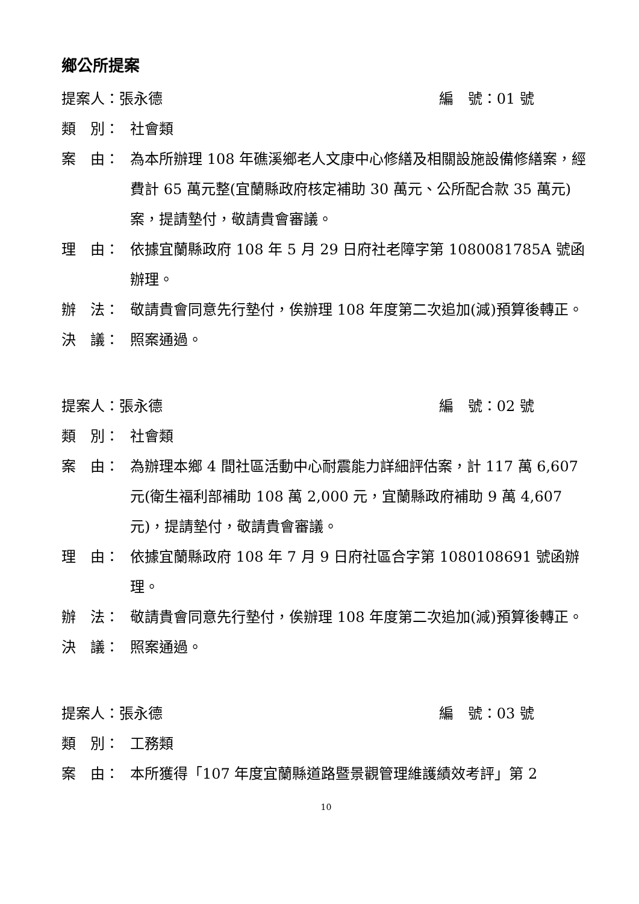鄉公所提案
提案人：張永德 編　號：01 號
類　別： 社會類
案　由： 為本所辦理 108 年礁溪鄉老人文康中心修繕及相關設施設備修繕案，經費計 65 萬元整(宜蘭縣政府核定補助 30 萬元、公所配合款 35 萬元)案，提請墊付，敬請貴會審議。
理　由： 依據宜蘭縣政府 108 年 5 月 29 日府社老障字第 1080081785A 號函辦理。
辦　法： 敬請貴會同意先行墊付，俟辦理 108 年度第二次追加(減)預算後轉正。
決　議： 照案通過。
提案人：張永德 編　號：02 號
類　別： 社會類
案　由： 為辦理本鄉 4 間社區活動中心耐震能力詳細評估案，計 117 萬 6,607 元(衛生福利部補助 108 萬 2,000 元，宜蘭縣政府補助 9 萬 4,607 元)，提請墊付，敬請貴會審議。
理　由： 依據宜蘭縣政府 108 年 7 月 9 日府社區合字第 1080108691 號函辦理。
辦　法： 敬請貴會同意先行墊付，俟辦理 108 年度第二次追加(減)預算後轉正。
決　議： 照案通過。
提案人：張永德 編　號：03 號
類　別： 工務類
案　由： 本所獲得「107 年度宜蘭縣道路暨景觀管理維護績效考評」第 2
10